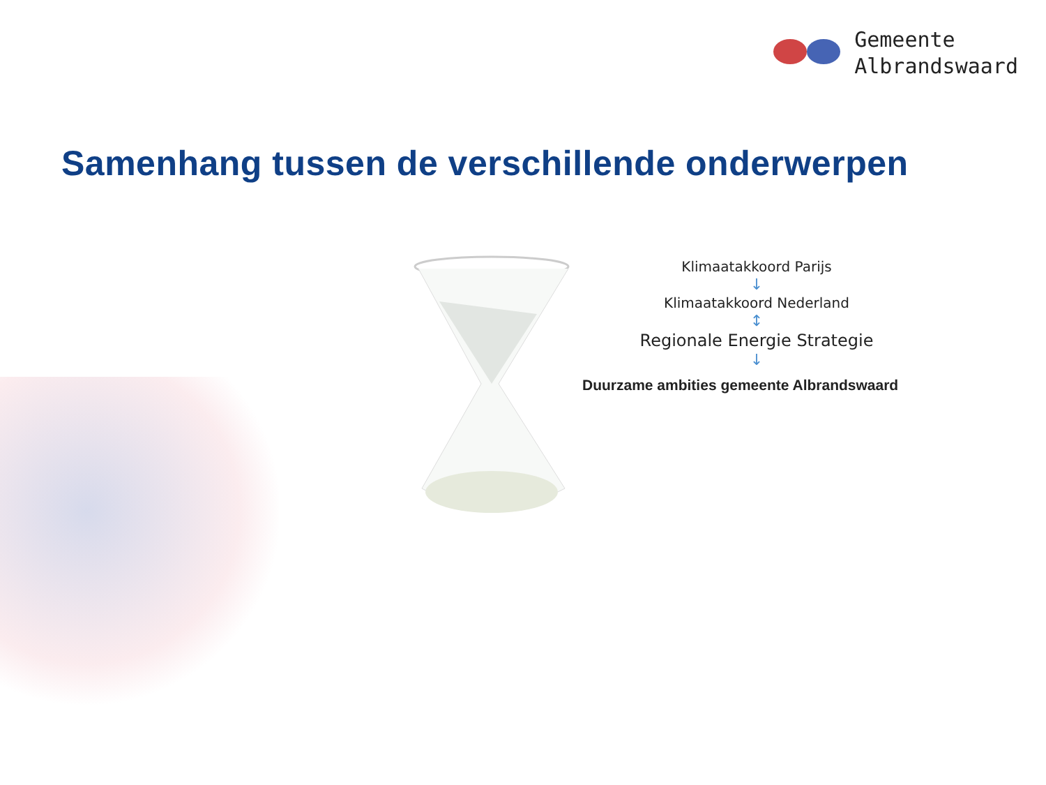Gemeente
Albrandswaard
Samenhang tussen de verschillende onderwerpen
Klimaatakkoord Parijs
↓
Klimaatakkoord Nederland
↕
Regionale Energie Strategie
↓
Duurzame ambities gemeente Albrandswaard